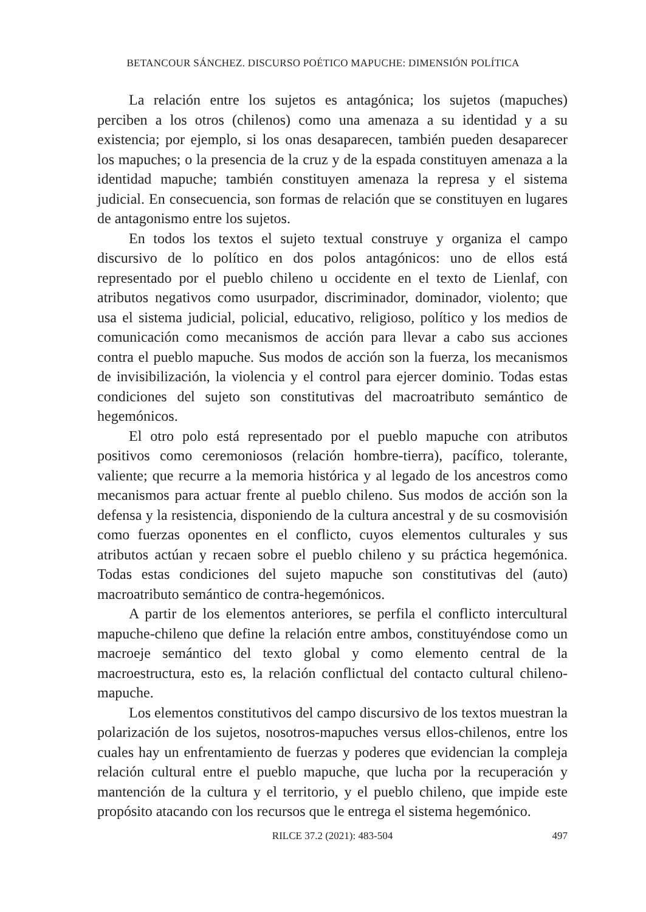BETANCOUR SÁNCHEZ. DISCURSO POÉTICO MAPUCHE: DIMENSIÓN POLÍTICA
La relación entre los sujetos es antagónica; los sujetos (mapuches) perciben a los otros (chilenos) como una amenaza a su identidad y a su existencia; por ejemplo, si los onas desaparecen, también pueden desaparecer los mapuches; o la presencia de la cruz y de la espada constituyen amenaza a la identidad mapuche; también constituyen amenaza la represa y el sistema judicial. En consecuencia, son formas de relación que se constituyen en lugares de antagonismo entre los sujetos.
En todos los textos el sujeto textual construye y organiza el campo discursivo de lo político en dos polos antagónicos: uno de ellos está representado por el pueblo chileno u occidente en el texto de Lienlaf, con atributos negativos como usurpador, discriminador, dominador, violento; que usa el sistema judicial, policial, educativo, religioso, político y los medios de comunicación como mecanismos de acción para llevar a cabo sus acciones contra el pueblo mapuche. Sus modos de acción son la fuerza, los mecanismos de invisibilización, la violencia y el control para ejercer dominio. Todas estas condiciones del sujeto son constitutivas del macroatributo semántico de hegemónicos.
El otro polo está representado por el pueblo mapuche con atributos positivos como ceremoniosos (relación hombre-tierra), pacífico, tolerante, valiente; que recurre a la memoria histórica y al legado de los ancestros como mecanismos para actuar frente al pueblo chileno. Sus modos de acción son la defensa y la resistencia, disponiendo de la cultura ancestral y de su cosmovisión como fuerzas oponentes en el conflicto, cuyos elementos culturales y sus atributos actúan y recaen sobre el pueblo chileno y su práctica hegemónica. Todas estas condiciones del sujeto mapuche son constitutivas del (auto) macroatributo semántico de contra-hegemónicos.
A partir de los elementos anteriores, se perfila el conflicto intercultural mapuche-chileno que define la relación entre ambos, constituyéndose como un macroeje semántico del texto global y como elemento central de la macroestructura, esto es, la relación conflictual del contacto cultural chileno-mapuche.
Los elementos constitutivos del campo discursivo de los textos muestran la polarización de los sujetos, nosotros-mapuches versus ellos-chilenos, entre los cuales hay un enfrentamiento de fuerzas y poderes que evidencian la compleja relación cultural entre el pueblo mapuche, que lucha por la recuperación y mantención de la cultura y el territorio, y el pueblo chileno, que impide este propósito atacando con los recursos que le entrega el sistema hegemónico.
RILCE 37.2 (2021): 483-504
497